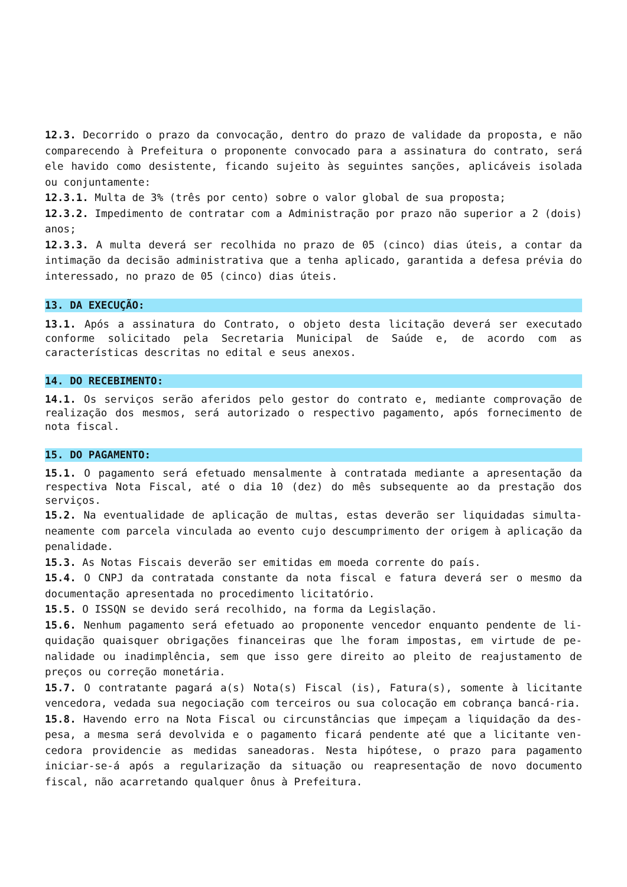12.3. Decorrido o prazo da convocação, dentro do prazo de validade da proposta, e não comparecendo à Prefeitura o proponente convocado para a assinatura do contrato, será ele havido como desistente, ficando sujeito às seguintes sanções, aplicáveis isolada ou conjuntamente:
12.3.1. Multa de 3% (três por cento) sobre o valor global de sua proposta;
12.3.2. Impedimento de contratar com a Administração por prazo não superior a 2 (dois) anos;
12.3.3. A multa deverá ser recolhida no prazo de 05 (cinco) dias úteis, a contar da intimação da decisão administrativa que a tenha aplicado, garantida a defesa prévia do interessado, no prazo de 05 (cinco) dias úteis.
13. DA EXECUÇÃO:
13.1. Após a assinatura do Contrato, o objeto desta licitação deverá ser executado conforme solicitado pela Secretaria Municipal de Saúde e, de acordo com as características descritas no edital e seus anexos.
14. DO RECEBIMENTO:
14.1. Os serviços serão aferidos pelo gestor do contrato e, mediante comprovação de realização dos mesmos, será autorizado o respectivo pagamento, após fornecimento de nota fiscal.
15. DO PAGAMENTO:
15.1. O pagamento será efetuado mensalmente à contratada mediante a apresentação da respectiva Nota Fiscal, até o dia 10 (dez) do mês subsequente ao da prestação dos serviços.
15.2. Na eventualidade de aplicação de multas, estas deverão ser liquidadas simulta-neamente com parcela vinculada ao evento cujo descumprimento der origem à aplicação da penalidade.
15.3. As Notas Fiscais deverão ser emitidas em moeda corrente do país.
15.4. O CNPJ da contratada constante da nota fiscal e fatura deverá ser o mesmo da documentação apresentada no procedimento licitatório.
15.5. O ISSQN se devido será recolhido, na forma da Legislação.
15.6. Nenhum pagamento será efetuado ao proponente vencedor enquanto pendente de li-quidação quaisquer obrigações financeiras que lhe foram impostas, em virtude de pe-nalidade ou inadimplência, sem que isso gere direito ao pleito de reajustamento de preços ou correção monetária.
15.7. O contratante pagará a(s) Nota(s) Fiscal (is), Fatura(s), somente à licitante vencedora, vedada sua negociação com terceiros ou sua colocação em cobrança bancá-ria.
15.8. Havendo erro na Nota Fiscal ou circunstâncias que impeçam a liquidação da des-pesa, a mesma será devolvida e o pagamento ficará pendente até que a licitante ven-cedora providencie as medidas saneadoras. Nesta hipótese, o prazo para pagamento iniciar-se-á após a regularização da situação ou reapresentação de novo documento fiscal, não acarretando qualquer ônus à Prefeitura.